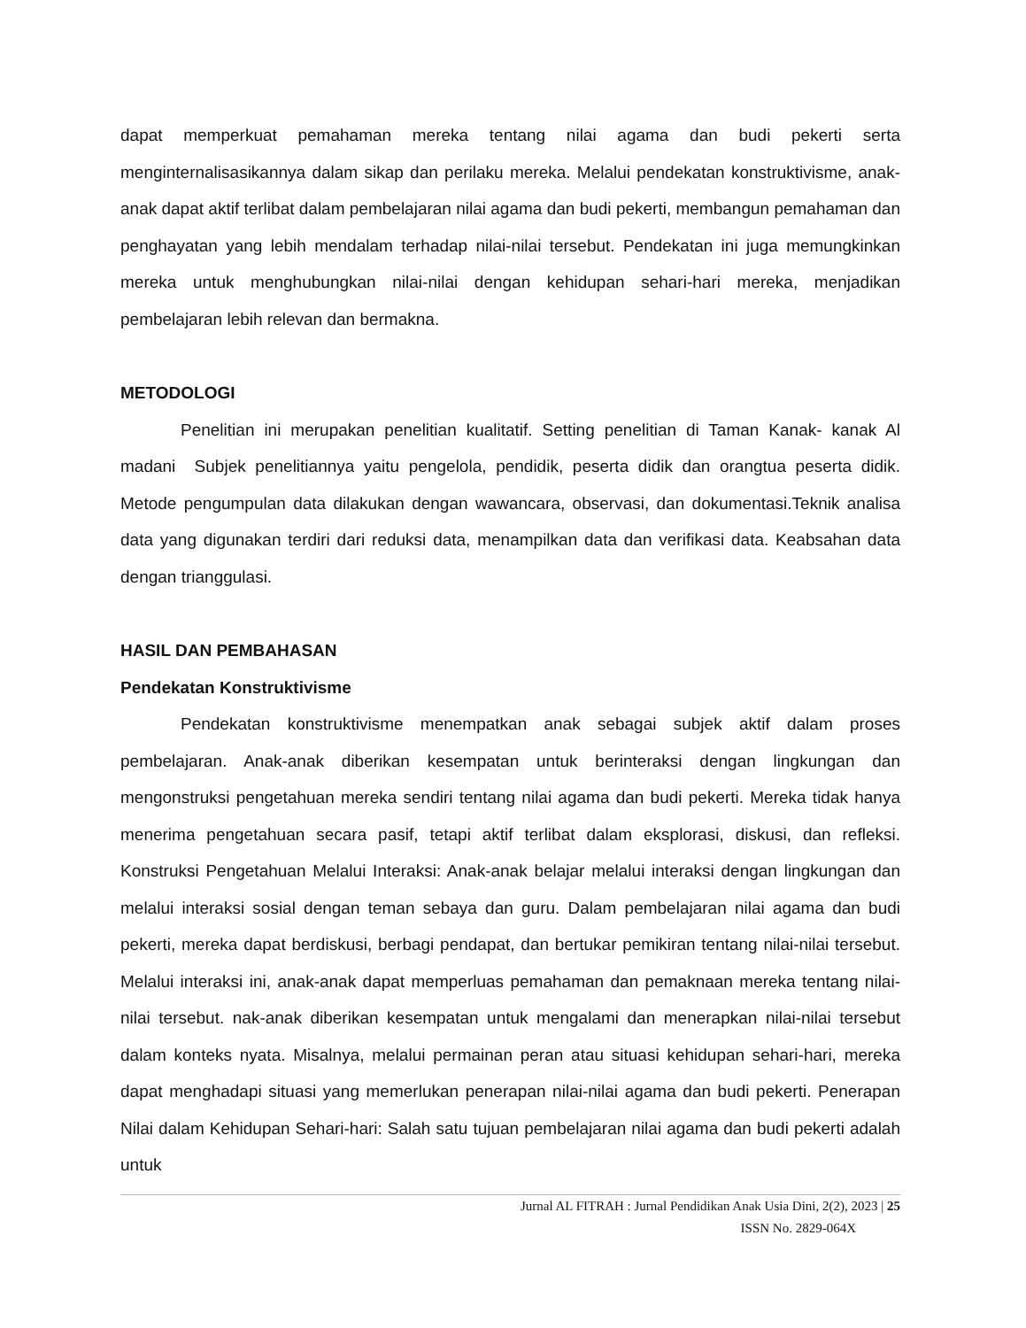dapat memperkuat pemahaman mereka tentang nilai agama dan budi pekerti serta menginternalisasikannya dalam sikap dan perilaku mereka. Melalui pendekatan konstruktivisme, anak-anak dapat aktif terlibat dalam pembelajaran nilai agama dan budi pekerti, membangun pemahaman dan penghayatan yang lebih mendalam terhadap nilai-nilai tersebut. Pendekatan ini juga memungkinkan mereka untuk menghubungkan nilai-nilai dengan kehidupan sehari-hari mereka, menjadikan pembelajaran lebih relevan dan bermakna.
METODOLOGI
Penelitian ini merupakan penelitian kualitatif. Setting penelitian di Taman Kanak- kanak Al madani Subjek penelitiannya yaitu pengelola, pendidik, peserta didik dan orangtua peserta didik. Metode pengumpulan data dilakukan dengan wawancara, observasi, dan dokumentasi.Teknik analisa data yang digunakan terdiri dari reduksi data, menampilkan data dan verifikasi data. Keabsahan data dengan trianggulasi.
HASIL DAN PEMBAHASAN
Pendekatan Konstruktivisme
Pendekatan konstruktivisme menempatkan anak sebagai subjek aktif dalam proses pembelajaran. Anak-anak diberikan kesempatan untuk berinteraksi dengan lingkungan dan mengonstruksi pengetahuan mereka sendiri tentang nilai agama dan budi pekerti. Mereka tidak hanya menerima pengetahuan secara pasif, tetapi aktif terlibat dalam eksplorasi, diskusi, dan refleksi. Konstruksi Pengetahuan Melalui Interaksi: Anak-anak belajar melalui interaksi dengan lingkungan dan melalui interaksi sosial dengan teman sebaya dan guru. Dalam pembelajaran nilai agama dan budi pekerti, mereka dapat berdiskusi, berbagi pendapat, dan bertukar pemikiran tentang nilai-nilai tersebut. Melalui interaksi ini, anak-anak dapat memperluas pemahaman dan pemaknaan mereka tentang nilai-nilai tersebut. nak-anak diberikan kesempatan untuk mengalami dan menerapkan nilai-nilai tersebut dalam konteks nyata. Misalnya, melalui permainan peran atau situasi kehidupan sehari-hari, mereka dapat menghadapi situasi yang memerlukan penerapan nilai-nilai agama dan budi pekerti. Penerapan Nilai dalam Kehidupan Sehari-hari: Salah satu tujuan pembelajaran nilai agama dan budi pekerti adalah untuk
Jurnal AL FITRAH : Jurnal Pendidikan Anak Usia Dini, 2(2), 2023 | 25
ISSN No. 2829-064X